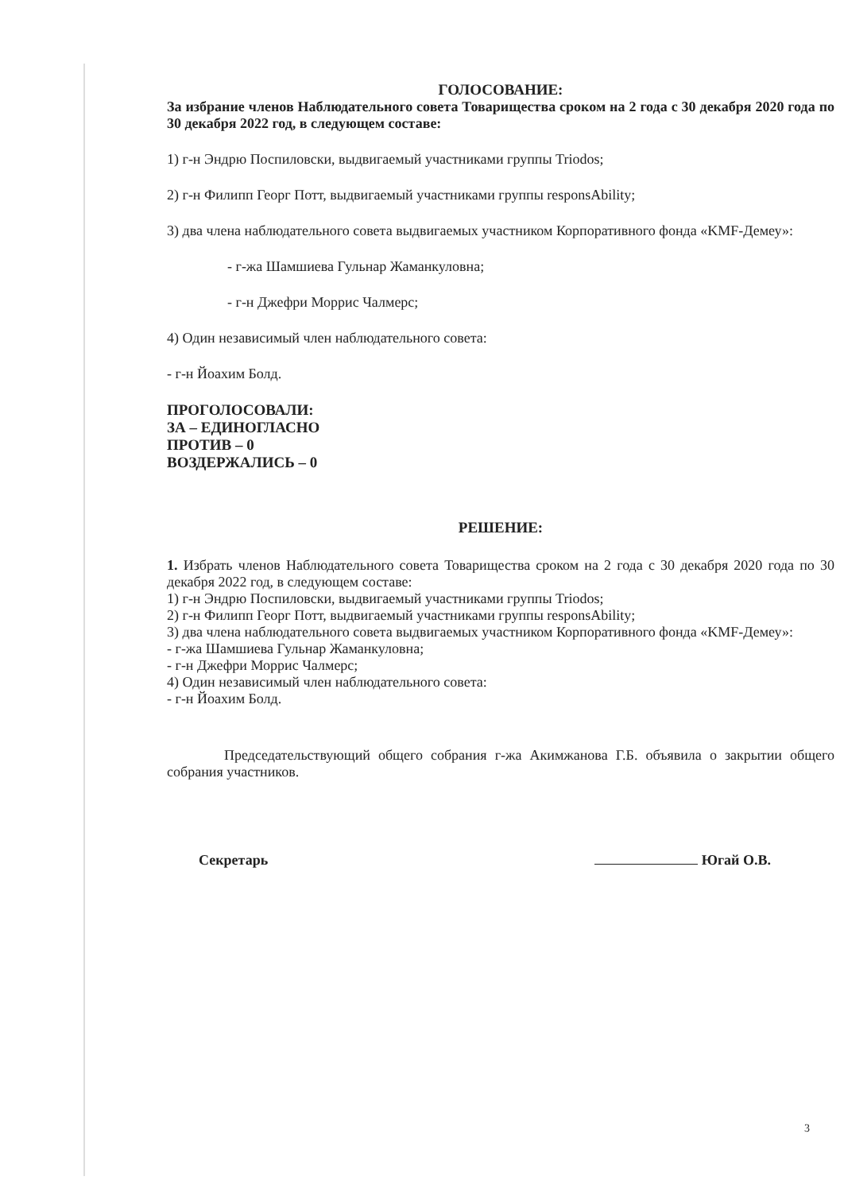ГОЛОСОВАНИЕ:
За избрание членов Наблюдательного совета Товарищества сроком на 2 года с 30 декабря 2020 года по 30 декабря 2022 год, в следующем составе:
1) г-н Эндрю Поспиловски, выдвигаемый участниками группы Triodos;
2) г-н Филипп Георг Потт, выдвигаемый участниками группы responsAbility;
3) два члена наблюдательного совета выдвигаемых участником Корпоративного фонда «KMF-Демеу»:
- г-жа Шамшиева Гульнар Жаманкуловна;
- г-н Джефри Моррис Чалмерс;
4) Один независимый член наблюдательного совета:
- г-н Йоахим Болд.
ПРОГОЛОСОВАЛИ:
ЗА – ЕДИНОГЛАСНО
ПРОТИВ – 0
ВОЗДЕРЖАЛИСЬ – 0
РЕШЕНИЕ:
1. Избрать членов Наблюдательного совета Товарищества сроком на 2 года с 30 декабря 2020 года по 30 декабря 2022 год, в следующем составе:
1) г-н Эндрю Поспиловски, выдвигаемый участниками группы Triodos;
2) г-н Филипп Георг Потт, выдвигаемый участниками группы responsAbility;
3) два члена наблюдательного совета выдвигаемых участником Корпоративного фонда «KMF-Демеу»:
- г-жа Шамшиева Гульнар Жаманкуловна;
- г-н Джефри Моррис Чалмерс;
4) Один независимый член наблюдательного совета:
- г-н Йоахим Болд.
Председательствующий общего собрания г-жа Акимжанова Г.Б. объявила о закрытии общего собрания участников.
Секретарь Югай О.В.
3